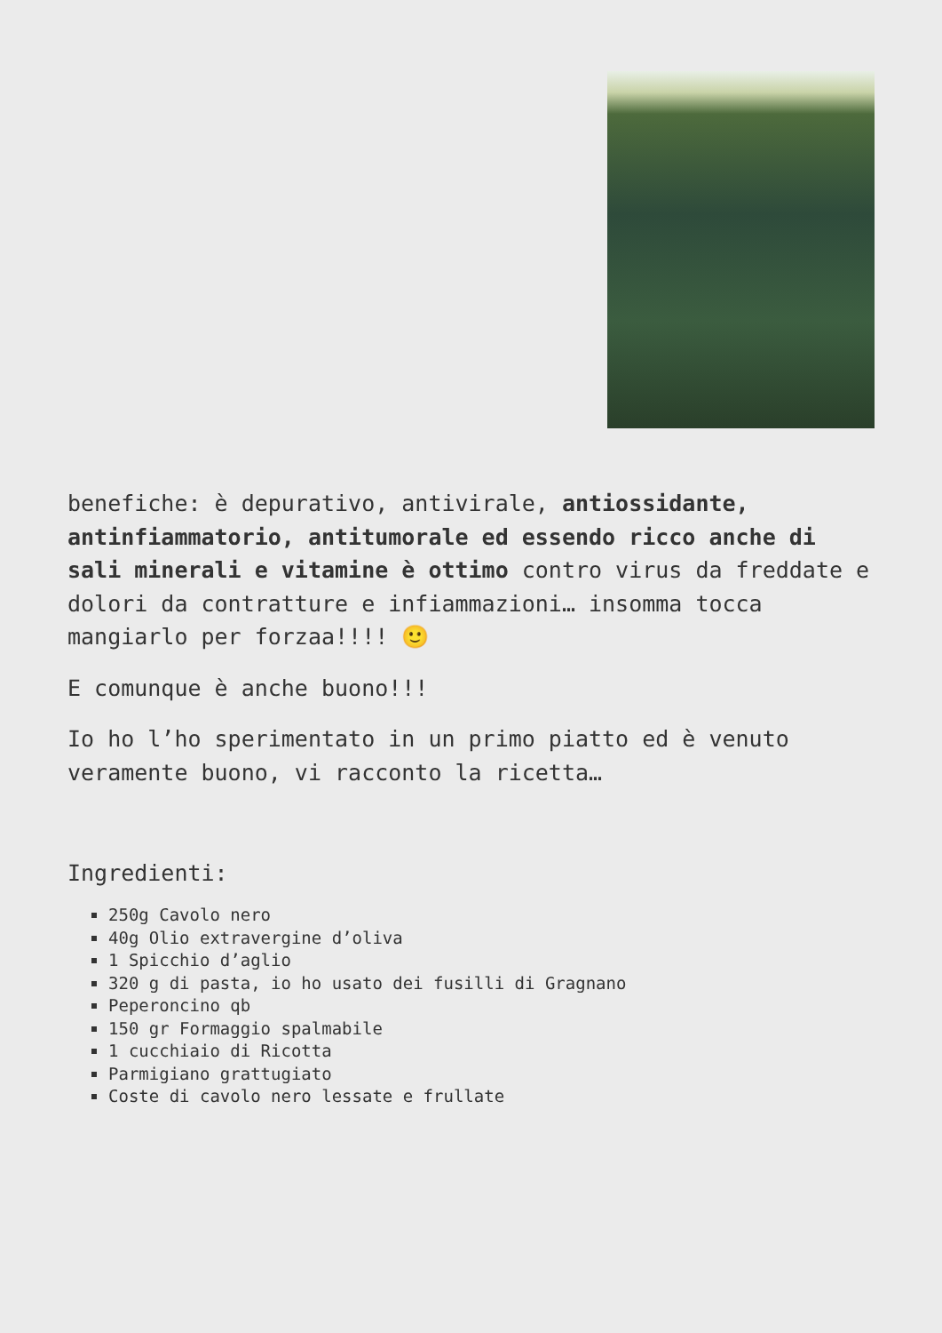benefiche: è depurativo, antivirale, antiossidante, antinfiammatorio, antitumorale ed essendo ricco anche di sali minerali e vitamine è ottimo contro virus da freddate e dolori da contratture e infiammazioni… insomma tocca mangiarlo per forzaa!!!! 🙂
E comunque è anche buono!!!
Io ho l’ho sperimentato in un primo piatto ed è venuto veramente buono, vi racconto la ricetta…
Ingredienti:
250g Cavolo nero
40g Olio extravergine d’oliva
1 Spicchio d’aglio
320 g di pasta, io ho usato dei fusilli di Gragnano
Peperoncino qb
150 gr Formaggio spalmabile
1 cucchiaio di Ricotta
Parmigiano grattugiato
Coste di cavolo nero lessate e frullate